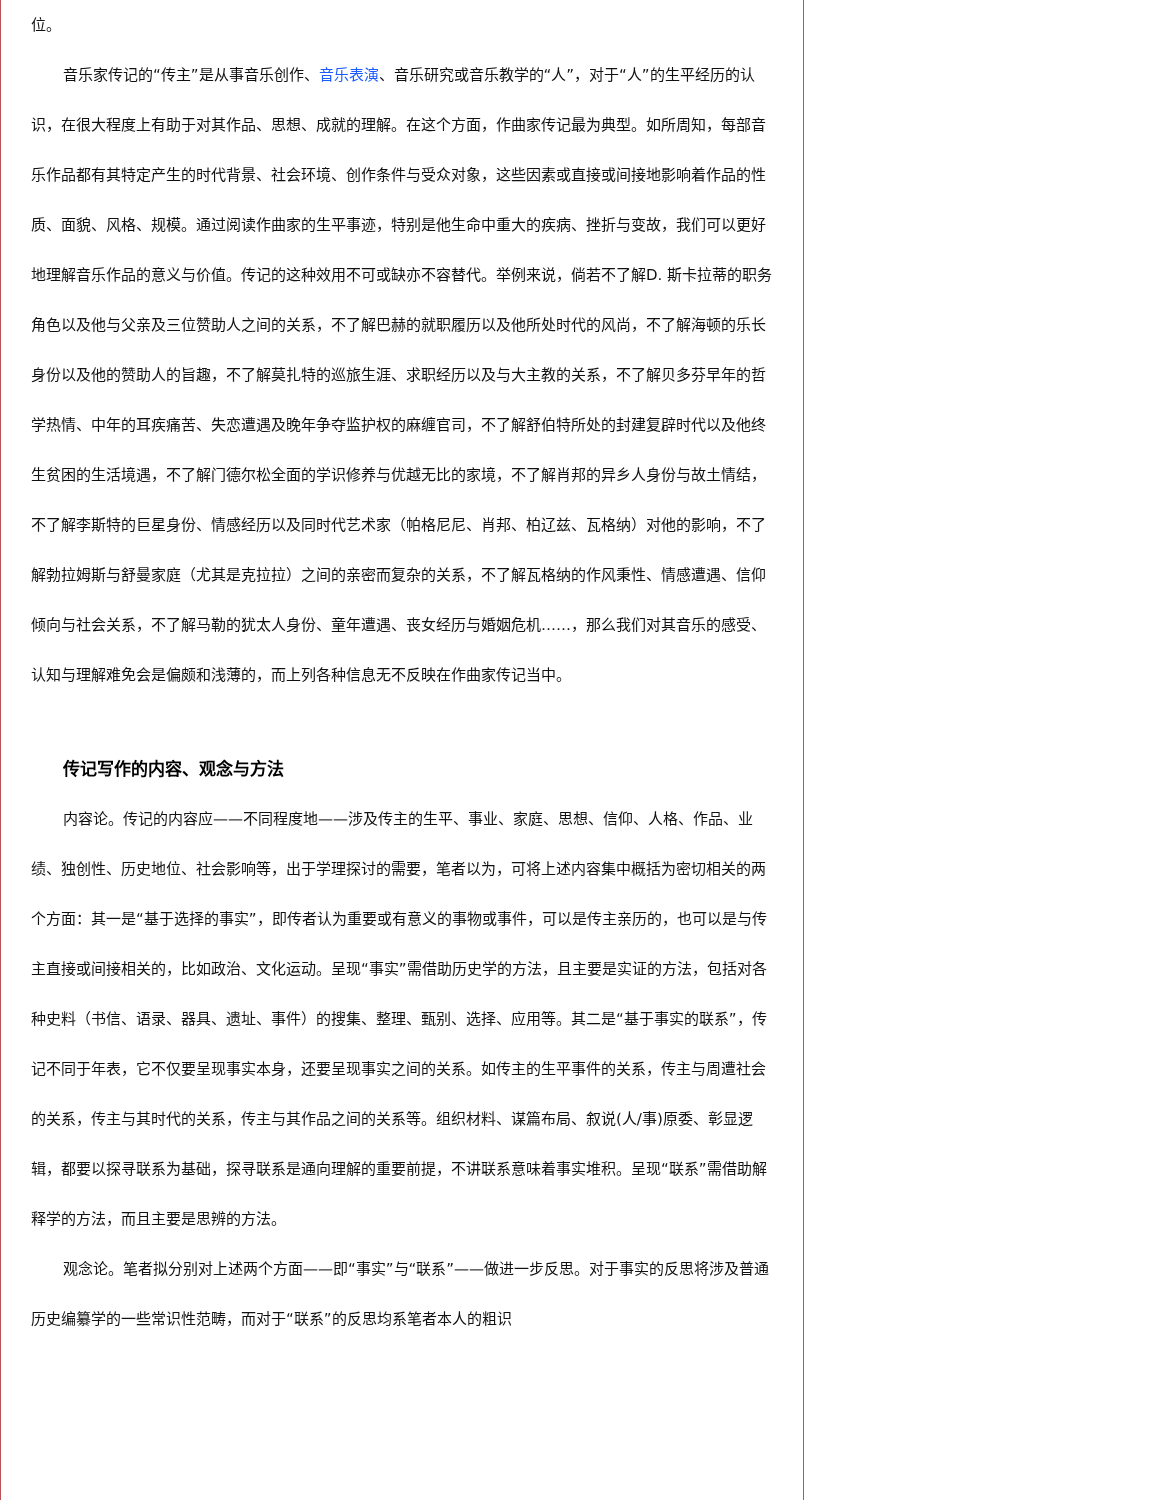位。
音乐家传记的“传主”是从事音乐创作、音乐表演、音乐研究或音乐教学的“人”，对于“人”的生平经历的认识，在很大程度上有助于对其作品、思想、成就的理解。在这个方面，作曲家传记最为典型。如所周知，每部音乐作品都有其特定产生的时代背景、社会环境、创作条件与受众对象，这些因素或直接或间接地影响着作品的性质、面貌、风格、规模。通过阅读作曲家的生平事迹，特别是他生命中重大的疾病、挫折与变故，我们可以更好地理解音乐作品的意义与价值。传记的这种效用不可或缺亦不容替代。举例来说，倘若不了解D. 斯卡拉蒂的职务角色以及他与父亲及三位赞助人之间的关系，不了解巴赫的就职履历以及他所处时代的风尚，不了解海顿的乐长身份以及他的赞助人的旨趣，不了解莫扎特的巡旅生涯、求职经历以及与大主教的关系，不了解贝多芬早年的哲学热情、中年的耳疾痛苦、失恋遭遇及晚年争夺监护权的麻缠官司，不了解舒伯特所处的封建复辟时代以及他终生贫困的生活境遇，不了解门德尔松全面的学识修养与优越无比的家境，不了解肖邦的异乡人身份与故土情结，不了解李斯特的巨星身份、情感经历以及同时代艺术家（帕格尼尼、肖邦、柏辽兹、瓦格纳）对他的影响，不了解勃拉姆斯与舒曼家庭（尤其是克拉拉）之间的亲密而复杂的关系，不了解瓦格纳的作风秉性、情感遭遇、信仰倾向与社会关系，不了解马勒的犹太人身份、童年遭遇、丧女经历与婚姻危机……，那么我们对其音乐的感受、认知与理解难免会是偏颇和浅薄的，而上列各种信息无不反映在作曲家传记当中。
传记写作的内容、观念与方法
内容论。传记的内容应——不同程度地——涉及传主的生平、事业、家庭、思想、信仰、人格、作品、业绩、独创性、历史地位、社会影响等，出于学理探讨的需要，笔者以为，可将上述内容集中概括为密切相关的两个方面：其一是“基于选择的事实”，即传者认为重要或有意义的事物或事件，可以是传主亲历的，也可以是与传主直接或间接相关的，比如政治、文化运动。呈现“事实”需借助历史学的方法，且主要是实证的方法，包括对各种史料（书信、语录、器具、遗址、事件）的搜集、整理、甄别、选择、应用等。其二是“基于事实的联系”，传记不同于年表，它不仅要呈现事实本身，还要呈现事实之间的关系。如传主的生平事件的关系，传主与周遭社会的关系，传主与其时代的关系，传主与其作品之间的关系等。组织材料、谋篇布局、叙说(人/事)原委、彰显逻辑，都要以探寻联系为基础，探寻联系是通向理解的重要前提，不讲联系意味着事实堆积。呈现“联系”需借助解释学的方法，而且主要是思辨的方法。
观念论。笔者拟分别对上述两个方面——即“事实”与“联系”——做进一步反思。对于事实的反思将涉及普通历史编纂学的一些常识性范畴，而对于“联系”的反思均系笔者本人的粗识